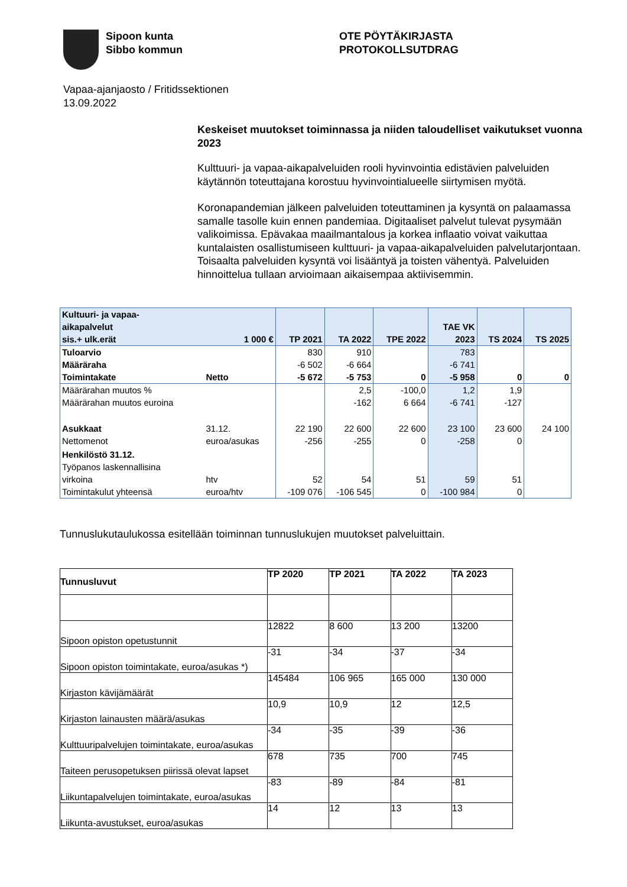Sipoon kunta
Sibbo kommun
OTE PÖYTÄKIRJASTA
PROTOKOLLSUTDRAG
Vapaa-ajanjaosto / Fritidssektionen
13.09.2022
Keskeiset muutokset toiminnassa ja niiden taloudelliset vaikutukset vuonna 2023
Kulttuuri- ja vapaa-aikapalveluiden rooli hyvinvointia edistävien palveluiden käytännön toteuttajana korostuu hyvinvointialueelle siirtymisen myötä.
Koronapandemian jälkeen palveluiden toteuttaminen ja kysyntä on palaamassa samalle tasolle kuin ennen pandemiaa. Digitaaliset palvelut tulevat pysymään valikoimissa. Epävakaa maailmantalous ja korkea inflaatio voivat vaikuttaa kuntalaisten osallistumiseen kulttuuri- ja vapaa-aikapalveluiden palvelutarjontaan. Toisaalta palveluiden kysyntä voi lisääntyä ja toisten vähentyä. Palveluiden hinnoittelua tullaan arvioimaan aikaisempaa aktiivisemmin.
| Kultuuri- ja vapaa- aikapalvelut sis.+ ulk.erät | 1 000 € | TP 2021 | TA 2022 | TPE 2022 | TAE VK 2023 | TS 2024 | TS 2025 |
| Tuloarvio | | 830 | 910 | | 783 | | |
| Määräraha | | -6 502 | -6 664 | | -6 741 | | |
| Toimintakate | Netto | -5 672 | -5 753 | 0 | -5 958 | 0 | 0 |
| Määrärahan muutos % | | | 2,5 | -100,0 | 1,2 | 1,9 | |
| Määrärahan muutos euroina | | | -162 | 6 664 | -6 741 | -127 | |
| Asukkaat | 31.12. | 22 190 | 22 600 | 22 600 | 23 100 | 23 600 | 24 100 |
| Nettomenot | euroa/asukas | -256 | -255 | 0 | -258 | 0 | |
| Henkilöstö 31.12. Työpanos laskennallisina | | | | | | | |
| virkoina | htv | 52 | 54 | 51 | 59 | 51 | |
| Toimintakulut yhteensä | euroa/htv | -109 076 | -106 545 | 0 | -100 984 | 0 | |
Tunnuslukutaulukossa esitellään toiminnan tunnuslukujen muutokset palveluittain.
| Tunnusluvut | TP 2020 | TP 2021 | TA 2022 | TA 2023 |
| --- | --- | --- | --- | --- |
| Sipoon opiston opetustunnit | 12822 | 8 600 | 13 200 | 13200 |
| Sipoon opiston toimintakate, euroa/asukas *) | -31 | -34 | -37 | -34 |
| Kirjaston kävijämäärät | 145484 | 106 965 | 165 000 | 130 000 |
| Kirjaston lainausten määrä/asukas | 10,9 | 10,9 | 12 | 12,5 |
| Kulttuuripalvelujen toimintakate, euroa/asukas | -34 | -35 | -39 | -36 |
| Taiteen perusopetuksen piirissä olevat lapset | 678 | 735 | 700 | 745 |
| Liikuntapalvelujen toimintakate, euroa/asukas | -83 | -89 | -84 | -81 |
| Liikunta-avustukset, euroa/asukas | 14 | 12 | 13 | 13 |